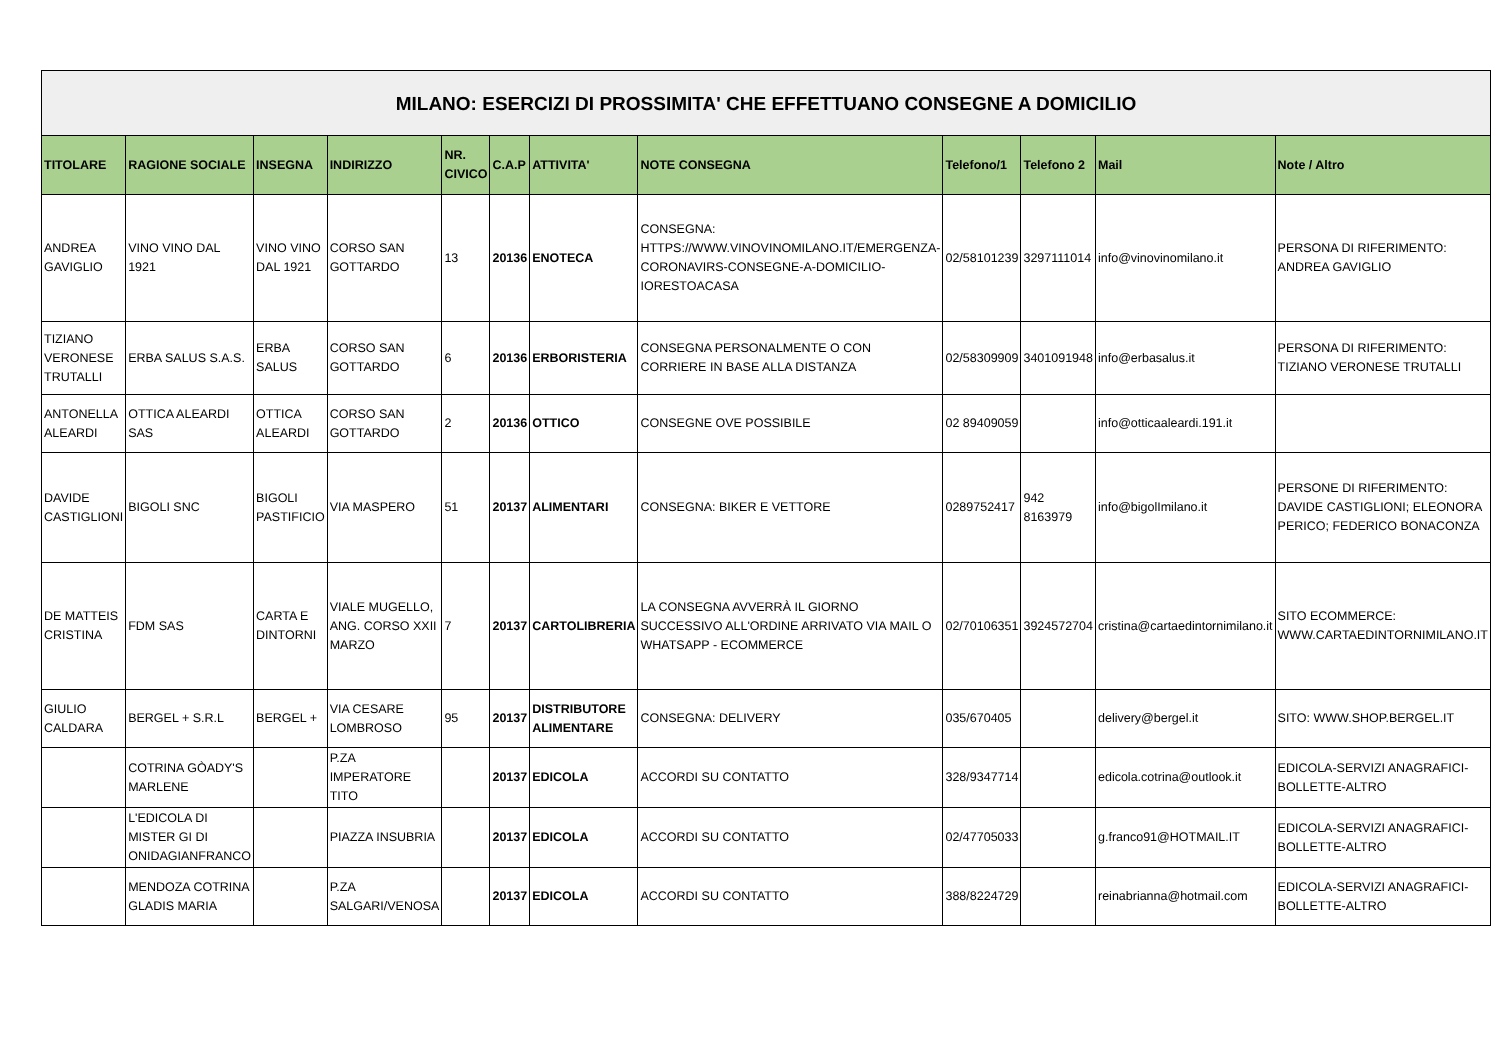| MILANO: ESERCIZI DI PROSSIMITA' CHE EFFETTUANO CONSEGNE A DOMICILIO | | | | | | | | | | | |
| TITOLARE | RAGIONE SOCIALE | INSEGNA | INDIRIZZO | NR. CIVICO | C.A.P | ATTIVITA' | NOTE CONSEGNA | Telefono/1 | Telefono 2 | Mail | Note / Altro |
| ANDREA GAVIGLIO | VINO VINO DAL 1921 | VINO VINO DAL 1921 | CORSO SAN GOTTARDO | 13 | 20136 | ENOTECA | CONSEGNA: HTTPS://WWW.VINOVINOMILANO.IT/EMERGENZA-CORONAVIRS-CONSEGNE-A-DOMICILIO-IORESTOACASA | 02/58101239 | 3297111014 | info@vinovinomilano.it | PERSONA DI RIFERIMENTO: ANDREA GAVIGLIO |
| TIZIANO VERONESE TRUTALLI | ERBA SALUS S.A.S. | ERBA SALUS | CORSO SAN GOTTARDO | 6 | 20136 | ERBORISTERIA | CONSEGNA PERSONALMENTE O CON CORRIERE IN BASE ALLA DISTANZA | 02/58309909 | 3401091948 | info@erbasalus.it | PERSONA DI RIFERIMENTO: TIZIANO VERONESE TRUTALLI |
| ANTONELLA ALEARDI | OTTICA ALEARDI SAS | OTTICA ALEARDI | CORSO SAN GOTTARDO | 2 | 20136 | OTTICO | CONSEGNE OVE POSSIBILE | 02 89409059 | | info@otticaaleardi.191.it | |
| DAVIDE CASTIGLIONI | BIGOLI SNC | BIGOLI PASTIFICIO | VIA MASPERO | 51 | 20137 | ALIMENTARI | CONSEGNA: BIKER E VETTORE | 0289752417 | 942 8163979 | info@bigolImilano.it | PERSONE DI RIFERIMENTO: DAVIDE CASTIGLIONI; ELEONORA PERICO; FEDERICO BONACONZA |
| DE MATTEIS CRISTINA | FDM SAS | CARTA E DINTORNI | VIALE MUGELLO, ANG. CORSO XXII MARZO | 7 | 20137 | CARTOLIBRERIA | LA CONSEGNA AVVERRÀ IL GIORNO SUCCESSIVO ALL'ORDINE ARRIVATO VIA MAIL O WHATSAPP - ECOMMERCE | 02/70106351 | 3924572704 | cristina@cartaedintornimilano.it | SITO ECOMMERCE: WWW.CARTAEDINTORNIMILANO.IT |
| GIULIO CALDARA | BERGEL + S.R.L | BERGEL + | VIA CESARE LOMBROSO | 95 | 20137 | DISTRIBUTORE ALIMENTARE | CONSEGNA: DELIVERY | 035/670405 | | delivery@bergel.it | SITO: WWW.SHOP.BERGEL.IT |
| | COTRINA GÒADY'S MARLENE | | P.ZA IMPERATORE TITO | | 20137 | EDICOLA | ACCORDI SU CONTATTO | 328/9347714 | | edicola.cotrina@outlook.it | EDICOLA-SERVIZI ANAGRAFICI-BOLLETTE-ALTRO |
| | L'EDICOLA DI MISTER GI DI ONIDAGIANFRANCO | | PIAZZA INSUBRIA | | 20137 | EDICOLA | ACCORDI SU CONTATTO | 02/47705033 | | g.franco91@HOTMAIL.IT | EDICOLA-SERVIZI ANAGRAFICI-BOLLETTE-ALTRO |
| | MENDOZA COTRINA GLADIS MARIA | | P.ZA SALGARI/VENOSA | | 20137 | EDICOLA | ACCORDI SU CONTATTO | 388/8224729 | | reinabrianna@hotmail.com | EDICOLA-SERVIZI ANAGRAFICI-BOLLETTE-ALTRO |